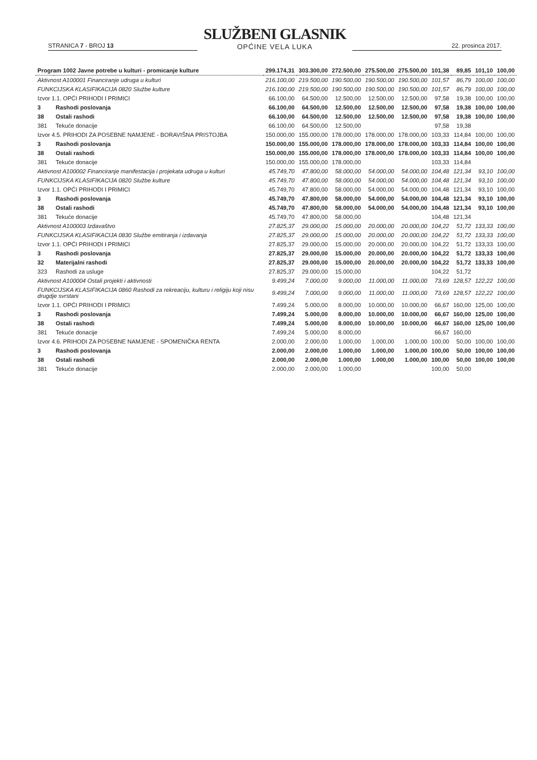STRANICA 7 - BROJ 13
SLUŽBENI GLASNIK
OPĆINE VELA LUKA
22. prosinca 2017.
| Program 1002 Javne potrebe u kulturi - promicanje kulture | | 299.174,31 | 303.300,00 | 272.500,00 | 275.500,00 | 275.500,00 | 101,38 | 89,85 | 101,10 | 100,00 |
| Aktivnost A100001 Financiranje udruga u kulturi | | 216.100,00 | 219.500,00 | 190.500,00 | 190.500,00 | 190.500,00 | 101,57 | 86,79 | 100,00 | 100,00 |
| FUNKCIJSKA KLASIFIKACIJA 0820 Službe kulture | | 216.100,00 | 219.500,00 | 190.500,00 | 190.500,00 | 190.500,00 | 101,57 | 86,79 | 100,00 | 100,00 |
| Izvor 1.1. OPĆI PRIHODI I PRIMICI | | 66.100,00 | 64.500,00 | 12.500,00 | 12.500,00 | 12.500,00 | 97,58 | 19,38 | 100,00 | 100,00 |
| 3 | Rashodi poslovanja | 66.100,00 | 64.500,00 | 12.500,00 | 12.500,00 | 12.500,00 | 97,58 | 19,38 | 100,00 | 100,00 |
| 38 | Ostali rashodi | 66.100,00 | 64.500,00 | 12.500,00 | 12.500,00 | 12.500,00 | 97,58 | 19,38 | 100,00 | 100,00 |
| 381 | Tekuće donacije | 66.100,00 | 64.500,00 | 12.500,00 | | | 97,58 | 19,38 | | |
| Izvor 4.5. PRIHODI ZA POSEBNE NAMJENE - BORAVIŠNA PRISTOJBA | | 150.000,00 | 155.000,00 | 178.000,00 | 178.000,00 | 178.000,00 | 103,33 | 114,84 | 100,00 | 100,00 |
| 3 | Rashodi poslovanja | 150.000,00 | 155.000,00 | 178.000,00 | 178.000,00 | 178.000,00 | 103,33 | 114,84 | 100,00 | 100,00 |
| 38 | Ostali rashodi | 150.000,00 | 155.000,00 | 178.000,00 | 178.000,00 | 178.000,00 | 103,33 | 114,84 | 100,00 | 100,00 |
| 381 | Tekuće donacije | 150.000,00 | 155.000,00 | 178.000,00 | | | 103,33 | 114,84 | | |
| Aktivnost A100002 Financiranje manifestacija i projekata udruga u kulturi | | 45.749,70 | 47.800,00 | 58.000,00 | 54.000,00 | 54.000,00 | 104,48 | 121,34 | 93,10 | 100,00 |
| FUNKCIJSKA KLASIFIKACIJA 0820 Službe kulture | | 45.749,70 | 47.800,00 | 58.000,00 | 54.000,00 | 54.000,00 | 104,48 | 121,34 | 93,10 | 100,00 |
| Izvor 1.1. OPĆI PRIHODI I PRIMICI | | 45.749,70 | 47.800,00 | 58.000,00 | 54.000,00 | 54.000,00 | 104,48 | 121,34 | 93,10 | 100,00 |
| 3 | Rashodi poslovanja | 45.749,70 | 47.800,00 | 58.000,00 | 54.000,00 | 54.000,00 | 104,48 | 121,34 | 93,10 | 100,00 |
| 38 | Ostali rashodi | 45.749,70 | 47.800,00 | 58.000,00 | 54.000,00 | 54.000,00 | 104,48 | 121,34 | 93,10 | 100,00 |
| 381 | Tekuće donacije | 45.749,70 | 47.800,00 | 58.000,00 | | | 104,48 | 121,34 | | |
| Aktivnost A100003 Izdavaštvo | | 27.825,37 | 29.000,00 | 15.000,00 | 20.000,00 | 20.000,00 | 104,22 | 51,72 | 133,33 | 100,00 |
| FUNKCIJSKA KLASIFIKACIJA 0830 Službe emitiranja i izdavanja | | 27.825,37 | 29.000,00 | 15.000,00 | 20.000,00 | 20.000,00 | 104,22 | 51,72 | 133,33 | 100,00 |
| Izvor 1.1. OPĆI PRIHODI I PRIMICI | | 27.825,37 | 29.000,00 | 15.000,00 | 20.000,00 | 20.000,00 | 104,22 | 51,72 | 133,33 | 100,00 |
| 3 | Rashodi poslovanja | 27.825,37 | 29.000,00 | 15.000,00 | 20.000,00 | 20.000,00 | 104,22 | 51,72 | 133,33 | 100,00 |
| 32 | Materijalni rashodi | 27.825,37 | 29.000,00 | 15.000,00 | 20.000,00 | 20.000,00 | 104,22 | 51,72 | 133,33 | 100,00 |
| 323 | Rashodi za usluge | 27.825,37 | 29.000,00 | 15.000,00 | | | 104,22 | 51,72 | | |
| Aktivnost A100004 Ostali projekti i aktivnosti | | 9.499,24 | 7.000,00 | 9.000,00 | 11.000,00 | 11.000,00 | 73,69 | 128,57 | 122,22 | 100,00 |
| FUNKCIJSKA KLASIFIKACIJA 0860 Rashodi za rekreaciju, kulturu i religiju koji nisu drugdje svrstani | | 9.499,24 | 7.000,00 | 9.000,00 | 11.000,00 | 11.000,00 | 73,69 | 128,57 | 122,22 | 100,00 |
| Izvor 1.1. OPĆI PRIHODI I PRIMICI | | 7.499,24 | 5.000,00 | 8.000,00 | 10.000,00 | 10.000,00 | 66,67 | 160,00 | 125,00 | 100,00 |
| 3 | Rashodi poslovanja | 7.499,24 | 5.000,00 | 8.000,00 | 10.000,00 | 10.000,00 | 66,67 | 160,00 | 125,00 | 100,00 |
| 38 | Ostali rashodi | 7.499,24 | 5.000,00 | 8.000,00 | 10.000,00 | 10.000,00 | 66,67 | 160,00 | 125,00 | 100,00 |
| 381 | Tekuće donacije | 7.499,24 | 5.000,00 | 8.000,00 | | | 66,67 | 160,00 | | |
| Izvor 4.6. PRIHODI ZA POSEBNE NAMJENE - SPOMENIČKA RENTA | | 2.000,00 | 2.000,00 | 1.000,00 | 1.000,00 | 1.000,00 | 100,00 | 50,00 | 100,00 | 100,00 |
| 3 | Rashodi poslovanja | 2.000,00 | 2.000,00 | 1.000,00 | 1.000,00 | 1.000,00 | 100,00 | 50,00 | 100,00 | 100,00 |
| 38 | Ostali rashodi | 2.000,00 | 2.000,00 | 1.000,00 | 1.000,00 | 1.000,00 | 100,00 | 50,00 | 100,00 | 100,00 |
| 381 | Tekuće donacije | 2.000,00 | 2.000,00 | 1.000,00 | | | 100,00 | 50,00 | | |